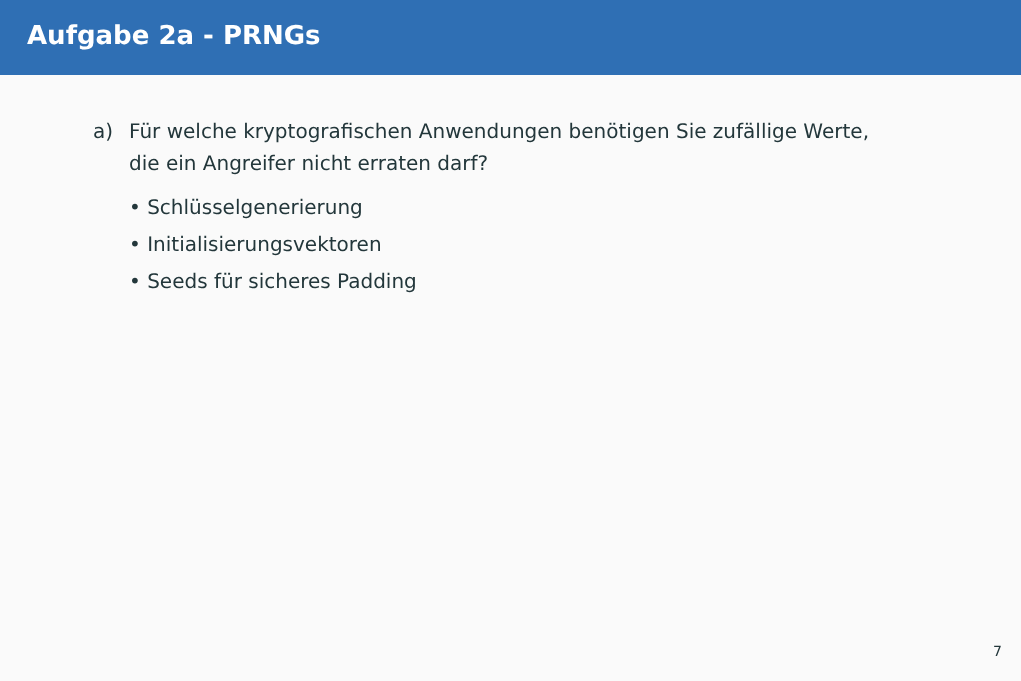Aufgabe 2a - PRNGs
a) Für welche kryptografischen Anwendungen benötigen Sie zufällige Werte,
die ein Angreifer nicht erraten darf?
• Schlüsselgenerierung
• Initialisierungsvektoren
• Seeds für sicheres Padding
7